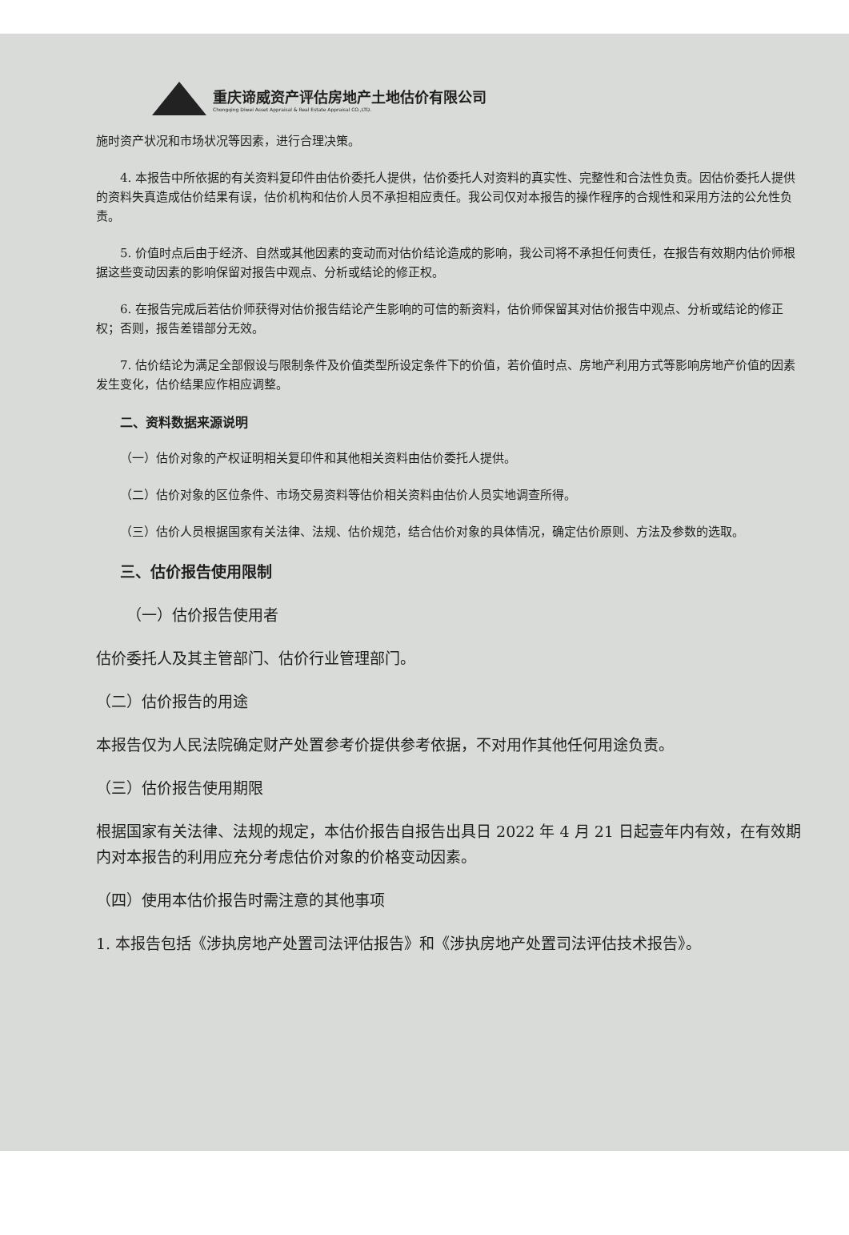重庆谛威资产评估房地产土地估价有限公司
Chongqing Diwei Asset Appraisal & Real Estate Appraisal CO.,LTD.
施时资产状况和市场状况等因素，进行合理决策。
4. 本报告中所依据的有关资料复印件由估价委托人提供，估价委托人对资料的真实性、完整性和合法性负责。因估价委托人提供的资料失真造成估价结果有误，估价机构和估价人员不承担相应责任。我公司仅对本报告的操作程序的合规性和采用方法的公允性负责。
5. 价值时点后由于经济、自然或其他因素的变动而对估价结论造成的影响，我公司将不承担任何责任，在报告有效期内估价师根据这些变动因素的影响保留对报告中观点、分析或结论的修正权。
6. 在报告完成后若估价师获得对估价报告结论产生影响的可信的新资料，估价师保留其对估价报告中观点、分析或结论的修正权；否则，报告差错部分无效。
7. 估价结论为满足全部假设与限制条件及价值类型所设定条件下的价值，若价值时点、房地产利用方式等影响房地产价值的因素发生变化，估价结果应作相应调整。
二、资料数据来源说明
（一）估价对象的产权证明相关复印件和其他相关资料由估价委托人提供。
（二）估价对象的区位条件、市场交易资料等估价相关资料由估价人员实地调查所得。
（三）估价人员根据国家有关法律、法规、估价规范，结合估价对象的具体情况，确定估价原则、方法及参数的选取。
三、估价报告使用限制
（一）估价报告使用者
估价委托人及其主管部门、估价行业管理部门。
（二）估价报告的用途
本报告仅为人民法院确定财产处置参考价提供参考依据，不对用作其他任何用途负责。
（三）估价报告使用期限
根据国家有关法律、法规的规定，本估价报告自报告出具日 2022 年 4 月 21 日起壹年内有效，在有效期内对本报告的利用应充分考虑估价对象的价格变动因素。
（四）使用本估价报告时需注意的其他事项
1. 本报告包括《涉执房地产处置司法评估报告》和《涉执房地产处置司法评估技术报告》。